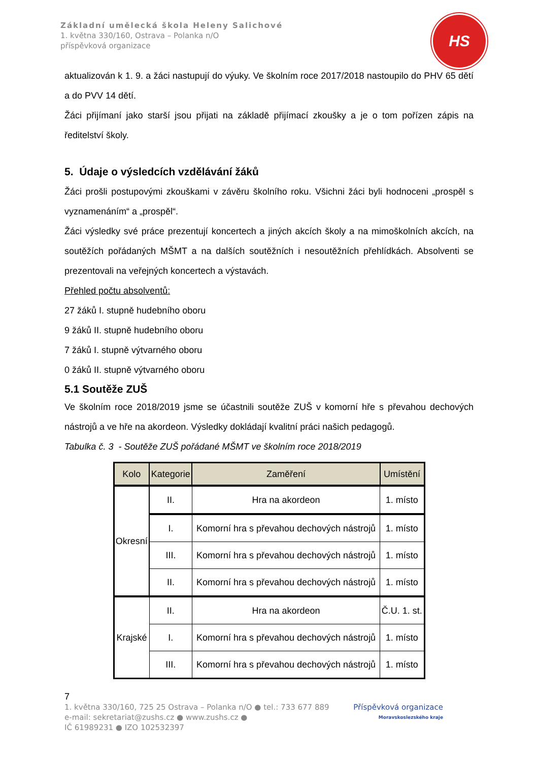Základní umělecká škola Heleny Salichové
1. května 330/160, Ostrava – Polanka n/O
příspěvková organizace
HS
aktualizován k 1. 9. a žáci nastupují do výuky. Ve školním roce 2017/2018 nastoupilo do PHV 65 dětí a do PVV 14 dětí.
Žáci přijímaní jako starší jsou přijati na základě přijímací zkoušky a je o tom pořízen zápis na ředitelství školy.
5. Údaje o výsledcích vzdělávání žáků
Žáci prošli postupovými zkouškami v závěru školního roku. Všichni žáci byli hodnoceni „prospěl s vyznamenáním“ a „prospěl“.
Žáci výsledky své práce prezentují koncertech a jiných akcích školy a na mimoškolních akcích, na soutěžích pořádaných MŠMT a na dalších soutěžních i nesoutěžních přehlídkách. Absolventi se prezentovali na veřejných koncertech a výstavách.
Přehled počtu absolventů:
27 žáků I. stupně hudebního oboru
9 žáků II. stupně hudebního oboru
7 žáků I. stupně výtvarného oboru
0 žáků II. stupně výtvarného oboru
5.1 Soutěže ZUŠ
Ve školním roce 2018/2019 jsme se účastnili soutěže ZUŠ v komorní hře s převahou dechových nástrojů a ve hře na akordeon. Výsledky dokládají kvalitní práci našich pedagogů.
Tabulka č. 3 - Soutěže ZUŠ pořádané MŠMT ve školním roce 2018/2019
| Kolo | Kategorie | Zaměření | Umístění |
| --- | --- | --- | --- |
| Okresní | II. | Hra na akordeon | 1. místo |
| | I. | Komorní hra s převahou dechových nástrojů | 1. místo |
| | III. | Komorní hra s převahou dechových nástrojů | 1. místo |
| | II. | Komorní hra s převahou dechových nástrojů | 1. místo |
| Krajské | II. | Hra na akordeon | Č.U. 1. st. |
| | I. | Komorní hra s převahou dechových nástrojů | 1. místo |
| | III. | Komorní hra s převahou dechových nástrojů | 1. místo |
7
1. května 330/160, 725 25 Ostrava – Polanka n/O ● tel.: 733 677 889
e-mail: sekretariat@zushs.cz ● www.zushs.cz ●
IČ 61989231 ● IZO 102532397
Příspěvková organizace
Moravskoslezského kraje